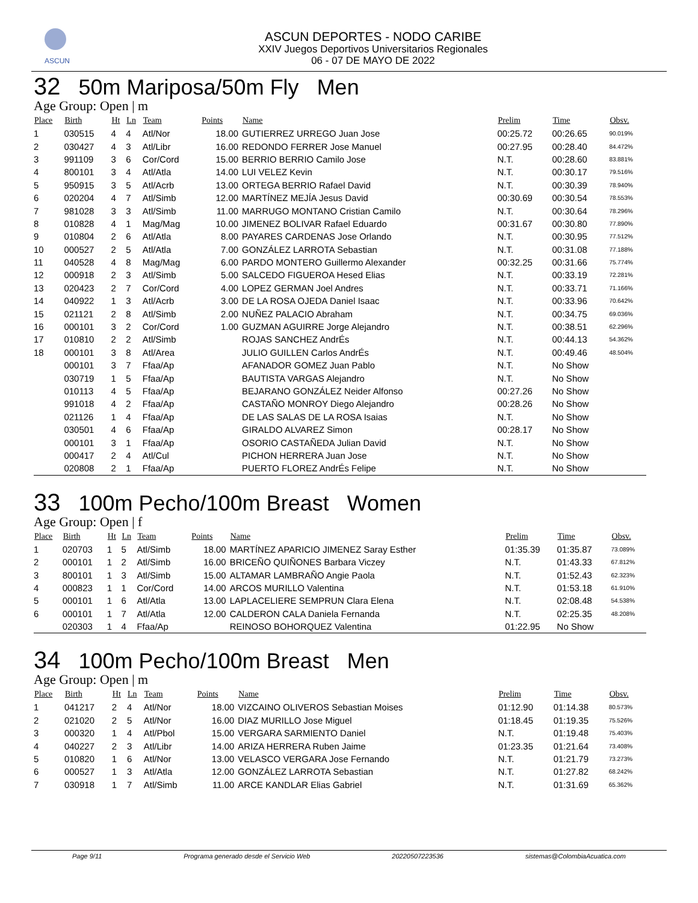ASCUN
ASCUN DEPORTES - NODO CARIBE
XXIV Juegos Deportivos Universitarios Regionales
06 - 07 DE MAYO DE 2022
32 50m Mariposa/50m Fly Men
Age Group: Open | m
| Place | Birth | Ht | Ln | Team | Points | Name | Prelim | Time | Obsv. |
| --- | --- | --- | --- | --- | --- | --- | --- | --- | --- |
| 1 | 030515 | 4 | 4 | Atl/Nor | 18.00 | GUTIERREZ URREGO Juan Jose | 00:25.72 | 00:26.65 | 90.019% |
| 2 | 030427 | 4 | 3 | Atl/Libr | 16.00 | REDONDO FERRER Jose Manuel | 00:27.95 | 00:28.40 | 84.472% |
| 3 | 991109 | 3 | 6 | Cor/Cord | 15.00 | BERRIO BERRIO Camilo Jose | N.T. | 00:28.60 | 83.881% |
| 4 | 800101 | 3 | 4 | Atl/Atla | 14.00 | LUI VELEZ Kevin | N.T. | 00:30.17 | 79.516% |
| 5 | 950915 | 3 | 5 | Atl/Acrb | 13.00 | ORTEGA BERRIO Rafael David | N.T. | 00:30.39 | 78.940% |
| 6 | 020204 | 4 | 7 | Atl/Simb | 12.00 | MARTÍNEZ MEJÍA Jesus David | 00:30.69 | 00:30.54 | 78.553% |
| 7 | 981028 | 3 | 3 | Atl/Simb | 11.00 | MARRUGO MONTANO Cristian Camilo | N.T. | 00:30.64 | 78.296% |
| 8 | 010828 | 4 | 1 | Mag/Mag | 10.00 | JIMENEZ BOLIVAR Rafael Eduardo | 00:31.67 | 00:30.80 | 77.890% |
| 9 | 010804 | 2 | 6 | Atl/Atla | 8.00 | PAYARES CARDENAS Jose Orlando | N.T. | 00:30.95 | 77.512% |
| 10 | 000527 | 2 | 5 | Atl/Atla | 7.00 | GONZÁLEZ LARROTA Sebastian | N.T. | 00:31.08 | 77.188% |
| 11 | 040528 | 4 | 8 | Mag/Mag | 6.00 | PARDO MONTERO Guillermo Alexander | 00:32.25 | 00:31.66 | 75.774% |
| 12 | 000918 | 2 | 3 | Atl/Simb | 5.00 | SALCEDO FIGUEROA Hesed Elias | N.T. | 00:33.19 | 72.281% |
| 13 | 020423 | 2 | 7 | Cor/Cord | 4.00 | LOPEZ GERMAN Joel Andres | N.T. | 00:33.71 | 71.166% |
| 14 | 040922 | 1 | 3 | Atl/Acrb | 3.00 | DE LA ROSA OJEDA Daniel Isaac | N.T. | 00:33.96 | 70.642% |
| 15 | 021121 | 2 | 8 | Atl/Simb | 2.00 | NUÑEZ PALACIO Abraham | N.T. | 00:34.75 | 69.036% |
| 16 | 000101 | 3 | 2 | Cor/Cord | 1.00 | GUZMAN AGUIRRE Jorge Alejandro | N.T. | 00:38.51 | 62.296% |
| 17 | 010810 | 2 | 2 | Atl/Simb | | ROJAS SANCHEZ AndrÉs | N.T. | 00:44.13 | 54.362% |
| 18 | 000101 | 3 | 8 | Atl/Area | | JULIO GUILLEN Carlos AndrÉs | N.T. | 00:49.46 | 48.504% |
| | 000101 | 3 | 7 | Ffaa/Ap | | AFANADOR GOMEZ Juan Pablo | N.T. | No Show | |
| | 030719 | 1 | 5 | Ffaa/Ap | | BAUTISTA VARGAS Alejandro | N.T. | No Show | |
| | 010113 | 4 | 5 | Ffaa/Ap | | BEJARANO GONZÁLEZ Neider Alfonso | 00:27.26 | No Show | |
| | 991018 | 4 | 2 | Ffaa/Ap | | CASTAÑO MONROY Diego Alejandro | 00:28.26 | No Show | |
| | 021126 | 1 | 4 | Ffaa/Ap | | DE LAS SALAS DE LA ROSA Isaias | N.T. | No Show | |
| | 030501 | 4 | 6 | Ffaa/Ap | | GIRALDO ALVAREZ Simon | 00:28.17 | No Show | |
| | 000101 | 3 | 1 | Ffaa/Ap | | OSORIO CASTAÑEDA Julian David | N.T. | No Show | |
| | 000417 | 2 | 4 | Atl/Cul | | PICHON HERRERA Juan Jose | N.T. | No Show | |
| | 020808 | 2 | 1 | Ffaa/Ap | | PUERTO FLOREZ AndrÉs Felipe | N.T. | No Show | |
33 100m Pecho/100m Breast Women
Age Group: Open | f
| Place | Birth | Ht | Ln | Team | Points | Name | Prelim | Time | Obsv. |
| --- | --- | --- | --- | --- | --- | --- | --- | --- | --- |
| 1 | 020703 | 1 | 5 | Atl/Simb | 18.00 | MARTÍNEZ APARICIO JIMENEZ Saray Esther | 01:35.39 | 01:35.87 | 73.089% |
| 2 | 000101 | 1 | 2 | Atl/Simb | 16.00 | BRICEÑO QUIÑONES Barbara Viczey | N.T. | 01:43.33 | 67.812% |
| 3 | 800101 | 1 | 3 | Atl/Simb | 15.00 | ALTAMAR LAMBRAÑO Angie Paola | N.T. | 01:52.43 | 62.323% |
| 4 | 000823 | 1 | 1 | Cor/Cord | 14.00 | ARCOS MURILLO Valentina | N.T. | 01:53.18 | 61.910% |
| 5 | 000101 | 1 | 6 | Atl/Atla | 13.00 | LAPLACELIERE SEMPRUN Clara Elena | N.T. | 02:08.48 | 54.538% |
| 6 | 000101 | 1 | 7 | Atl/Atla | 12.00 | CALDERON CALA Daniela Fernanda | N.T. | 02:25.35 | 48.208% |
| | 020303 | 1 | 4 | Ffaa/Ap | | REINOSO BOHORQUEZ Valentina | 01:22.95 | No Show | |
34 100m Pecho/100m Breast Men
Age Group: Open | m
| Place | Birth | Ht | Ln | Team | Points | Name | Prelim | Time | Obsv. |
| --- | --- | --- | --- | --- | --- | --- | --- | --- | --- |
| 1 | 041217 | 2 | 4 | Atl/Nor | 18.00 | VIZCAINO OLIVEROS Sebastian Moises | 01:12.90 | 01:14.38 | 80.573% |
| 2 | 021020 | 2 | 5 | Atl/Nor | 16.00 | DIAZ MURILLO Jose Miguel | 01:18.45 | 01:19.35 | 75.526% |
| 3 | 000320 | 1 | 4 | Atl/Pbol | 15.00 | VERGARA SARMIENTO Daniel | N.T. | 01:19.48 | 75.403% |
| 4 | 040227 | 2 | 3 | Atl/Libr | 14.00 | ARIZA HERRERA Ruben Jaime | 01:23.35 | 01:21.64 | 73.408% |
| 5 | 010820 | 1 | 6 | Atl/Nor | 13.00 | VELASCO VERGARA Jose Fernando | N.T. | 01:21.79 | 73.273% |
| 6 | 000527 | 1 | 3 | Atl/Atla | 12.00 | GONZÁLEZ LARROTA Sebastian | N.T. | 01:27.82 | 68.242% |
| 7 | 030918 | 1 | 7 | Atl/Simb | 11.00 | ARCE KANDLAR Elias Gabriel | N.T. | 01:31.69 | 65.362% |
Page 9/11 Programa generado desde el Servicio Web 20220507223536 sistemas@ColombiaAcuatica.com